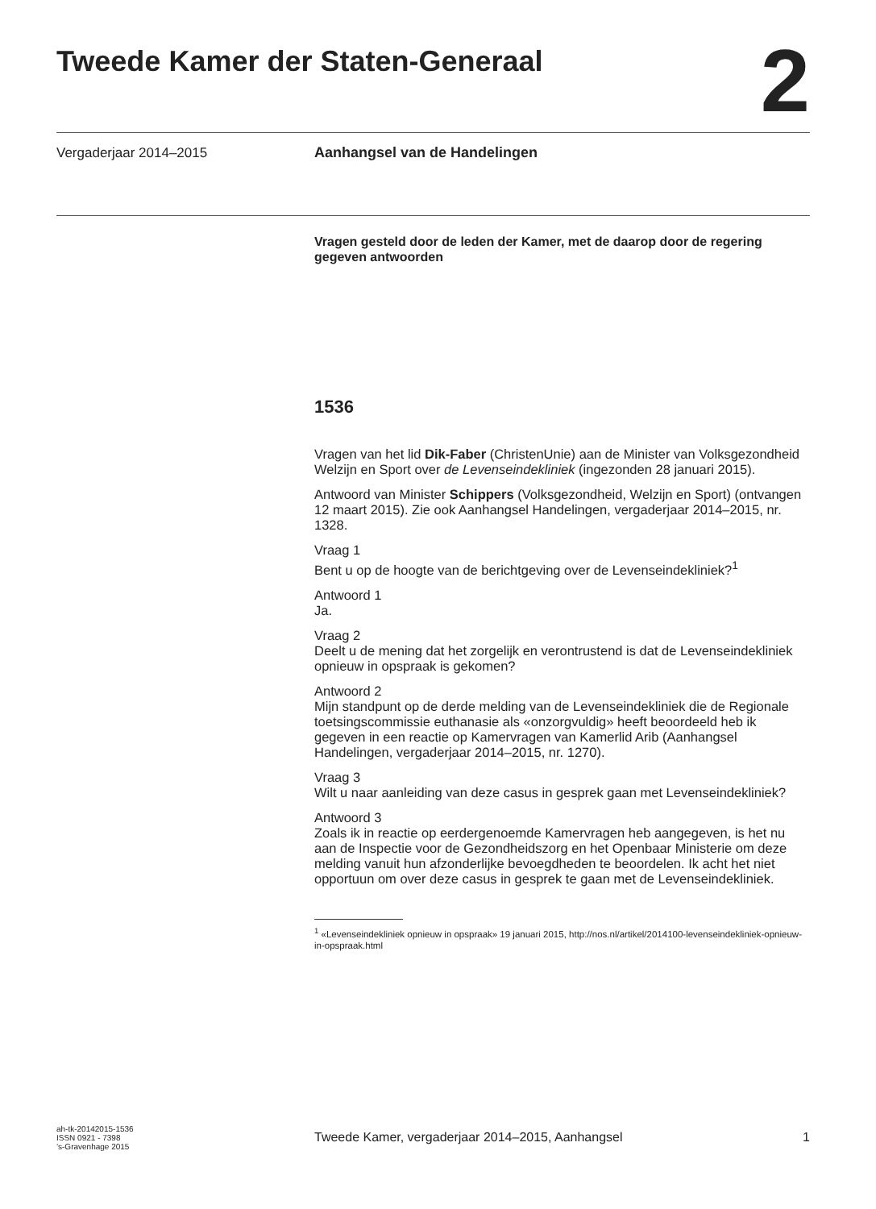Tweede Kamer der Staten-Generaal
2
Vergaderjaar 2014–2015 Aanhangsel van de Handelingen
Vragen gesteld door de leden der Kamer, met de daarop door de regering gegeven antwoorden
1536
Vragen van het lid Dik-Faber (ChristenUnie) aan de Minister van Volksgezondheid Welzijn en Sport over de Levenseindekliniek (ingezonden 28 januari 2015).
Antwoord van Minister Schippers (Volksgezondheid, Welzijn en Sport) (ontvangen 12 maart 2015). Zie ook Aanhangsel Handelingen, vergaderjaar 2014–2015, nr. 1328.
Vraag 1
Bent u op de hoogte van de berichtgeving over de Levenseindekliniek?<sup>1</sup>
Antwoord 1
Ja.
Vraag 2
Deelt u de mening dat het zorgelijk en verontrustend is dat de Levenseindekliniek opnieuw in opspraak is gekomen?
Antwoord 2
Mijn standpunt op de derde melding van de Levenseindekliniek die de Regionale toetsingscommissie euthanasie als «onzorgvuldig» heeft beoordeeld heb ik gegeven in een reactie op Kamervragen van Kamerlid Arib (Aanhangsel Handelingen, vergaderjaar 2014–2015, nr. 1270).
Vraag 3
Wilt u naar aanleiding van deze casus in gesprek gaan met Levenseindekliniek?
Antwoord 3
Zoals ik in reactie op eerdergenoemde Kamervragen heb aangegeven, is het nu aan de Inspectie voor de Gezondheidszorg en het Openbaar Ministerie om deze melding vanuit hun afzonderlijke bevoegdheden te beoordelen. Ik acht het niet opportuun om over deze casus in gesprek te gaan met de Levenseindekliniek.
<sup>1</sup> «Levenseindekliniek opnieuw in opspraak» 19 januari 2015, http://nos.nl/artikel/2014100-levenseindekliniek-opnieuw-in-opspraak.html
ah-tk-20142015-1536
ISSN 0921 - 7398
’s-Gravenhage 2015
Tweede Kamer, vergaderjaar 2014–2015, Aanhangsel 1